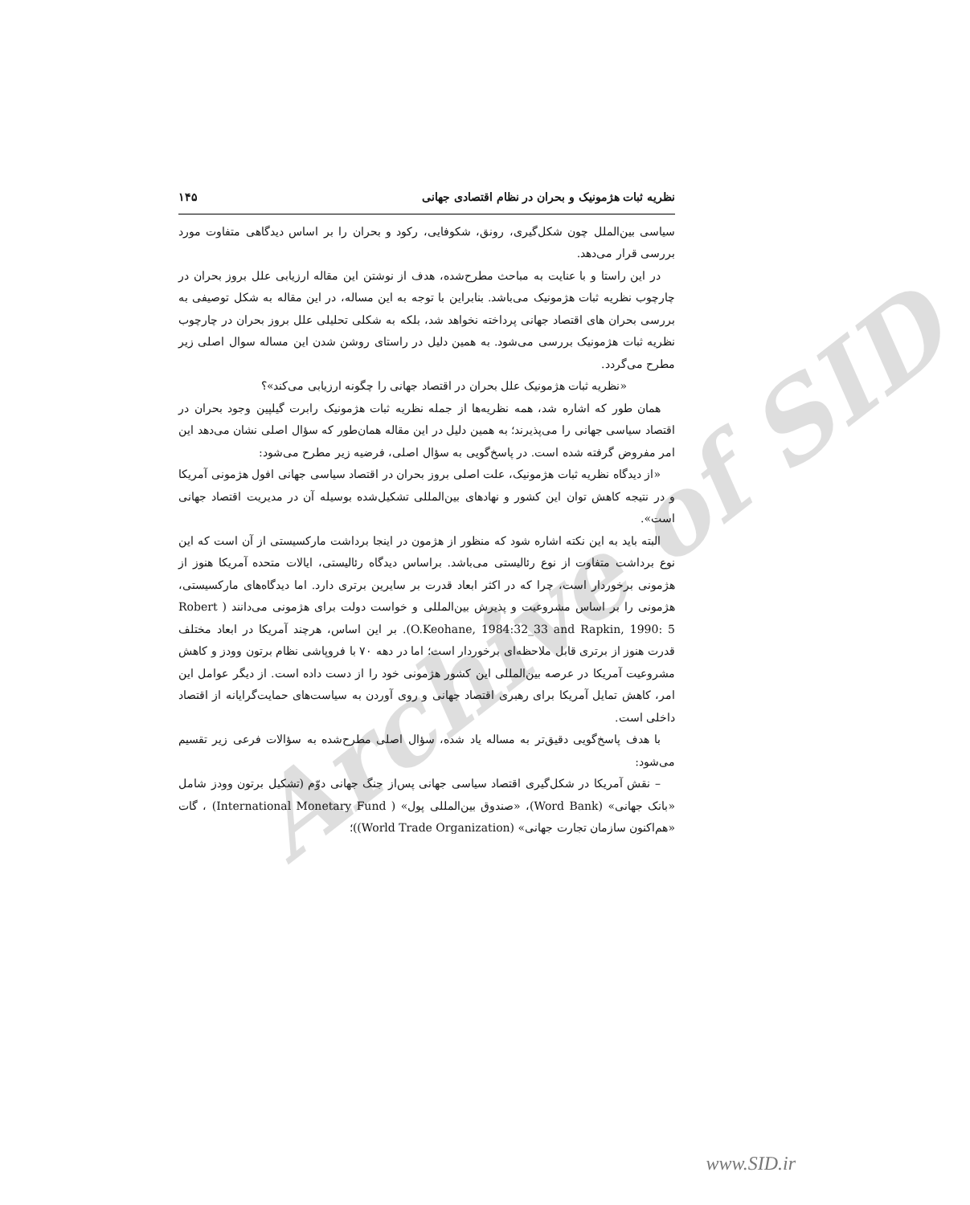Archive of SID
نظریه ثبات هژمونیک و بحران در نظام اقتصادی جهانی ۱۴۵
سیاسی بین‌الملل چون شکل‌گیری، رونق، شکوفایی، رکود و بحران را بر اساس دیدگاهی متفاوت مورد بررسی قرار می‌دهد.
در این راستا و با عنایت به مباحث مطرح‌شده، هدف از نوشتن این مقاله ارزیابی علل بروز بحران در چارچوب نظریه ثبات هژمونیک می‌باشد. بنابراین با توجه به این مساله، در این مقاله به شکل توصیفی به بررسی بحران های اقتصاد جهانی پرداخته نخواهد شد، بلکه به شکلی تحلیلی علل بروز بحران در چارچوب نظریه ثبات هژمونیک بررسی می‌شود. به همین دلیل در راستای روشن شدن این مساله سوال اصلی زیر مطرح می‌گردد.
«نظریه ثبات هژمونیک علل بحران در اقتصاد جهانی را چگونه ارزیابی می‌کند»؟
همان طور که اشاره شد، همه نظریه‌ها از جمله نظریه ثبات هژمونیک رابرت گیلپین وجود بحران در اقتصاد سیاسی جهانی را می‌پذیرند؛ به همین دلیل در این مقاله همان‌طور که سؤال اصلی نشان می‌دهد این امر مفروض گرفته شده است. در پاسخ‌گویی به سؤال اصلی، فرضیه زیر مطرح می‌شود:
«از دیدگاه نظریه ثبات هژمونیک، علت اصلی بروز بحران در اقتصاد سیاسی جهانی افول هژمونی آمریکا و در نتیجه کاهش توان این کشور و نهادهای بین‌المللی تشکیل‌شده بوسیله آن در مدیریت اقتصاد جهانی است».
البته باید به این نکته اشاره شود که منظور از هژمون در اینجا برداشت مارکسیستی از آن است که این نوع برداشت متفاوت از نوع رئالیستی می‌باشد. براساس دیدگاه رئالیستی، ایالات متحده آمریکا هنوز از هژمونی برخوردار است، چرا که در اکثر ابعاد قدرت بر سایرین برتری دارد. اما دیدگاه‌های مارکسیستی، هژمونی را بر اساس مشروعیت و پذیرش بین‌المللی و خواست دولت برای هژمونی می‌دانند ( Robert O.Keohane, 1984:32_33 and Rapkin, 1990: 5). بر این اساس، هرچند آمریکا در ابعاد مختلف قدرت هنوز از برتری قابل ملاحظه‌ای برخوردار است؛ اما در دهه ۷۰ با فروپاشی نظام برتون وودز و کاهش مشروعیت آمریکا در عرصه بین‌المللی این کشور هژمونی خود را از دست داده است. از دیگر عوامل این امر، کاهش تمایل آمریکا برای رهبری اقتصاد جهانی و روی آوردن به سیاست‌های حمایت‌گرایانه از اقتصاد داخلی است.
با هدف پاسخ‌گویی دقیق‌تر به مساله یاد شده، سؤال اصلی مطرح‌شده به سؤالات فرعی زیر تقسیم می‌شود:
– نقش آمریکا در شکل‌گیری اقتصاد سیاسی جهانی پس‌از جنگ جهانی دوّم (تشکیل برتون وودز شامل «بانک جهانی» (Word Bank)، «صندوق بین‌المللی پول» ( International Monetary Fund) ، گات «هم‌اکنون سازمان تجارت جهانی» (World Trade Organization))؛
www.SID.ir